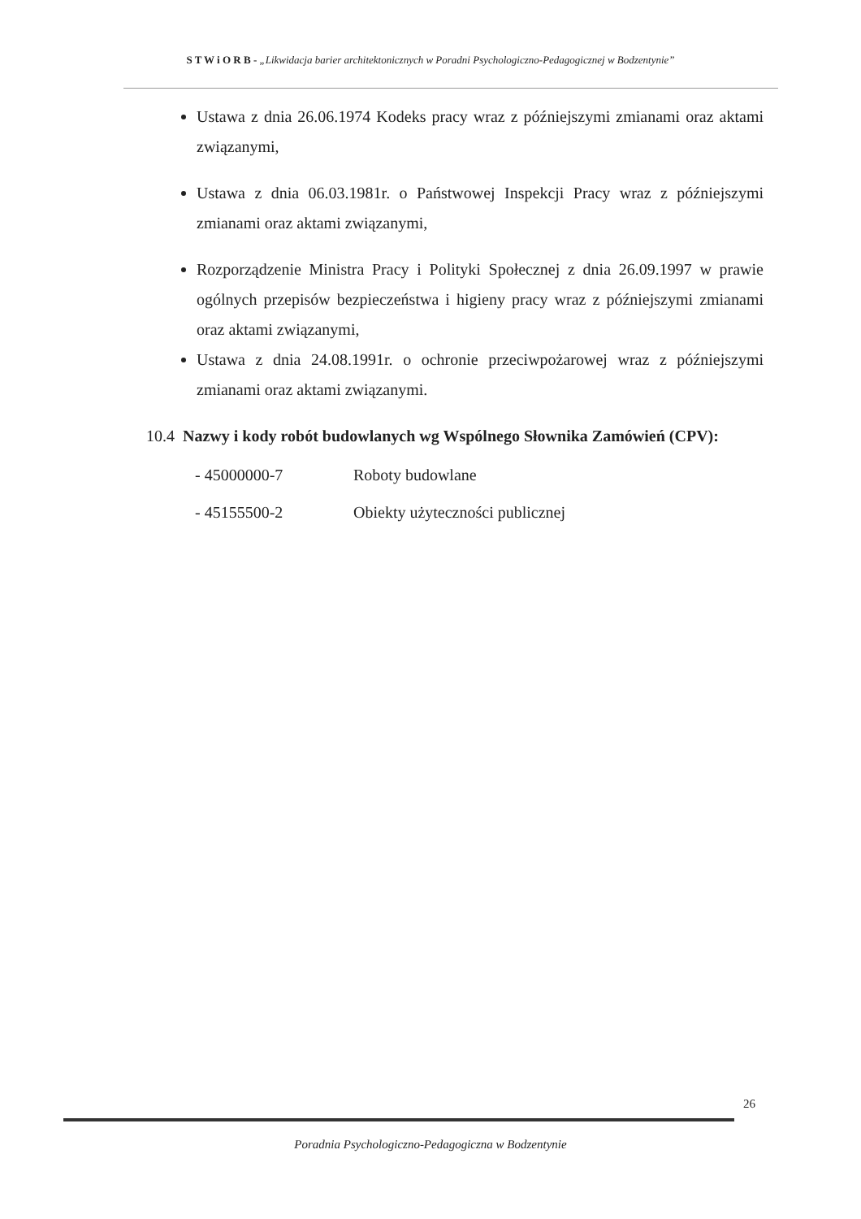S T W i O R B - „Likwidacja barier architektonicznych w Poradni Psychologiczno-Pedagogicznej w Bodzentynie”
Ustawa z dnia 26.06.1974 Kodeks pracy wraz z późniejszymi zmianami oraz aktami związanymi,
Ustawa z dnia 06.03.1981r. o Państwowej Inspekcji Pracy wraz z późniejszymi zmianami oraz aktami związanymi,
Rozporządzenie Ministra Pracy i Polityki Społecznej z dnia 26.09.1997 w prawie ogólnych przepisów bezpieczeństwa i higieny pracy wraz z późniejszymi zmianami oraz aktami związanymi,
Ustawa z dnia 24.08.1991r. o ochronie przeciwpożarowej wraz z późniejszymi zmianami oraz aktami związanymi.
10.4 Nazwy i kody robót budowlanych wg Wspólnego Słownika Zamówień (CPV):
- 45000000-7 Roboty budowlane
- 45155500-2 Obiekty użyteczności publicznej
26
Poradnia Psychologiczno-Pedagogiczna w Bodzentynie